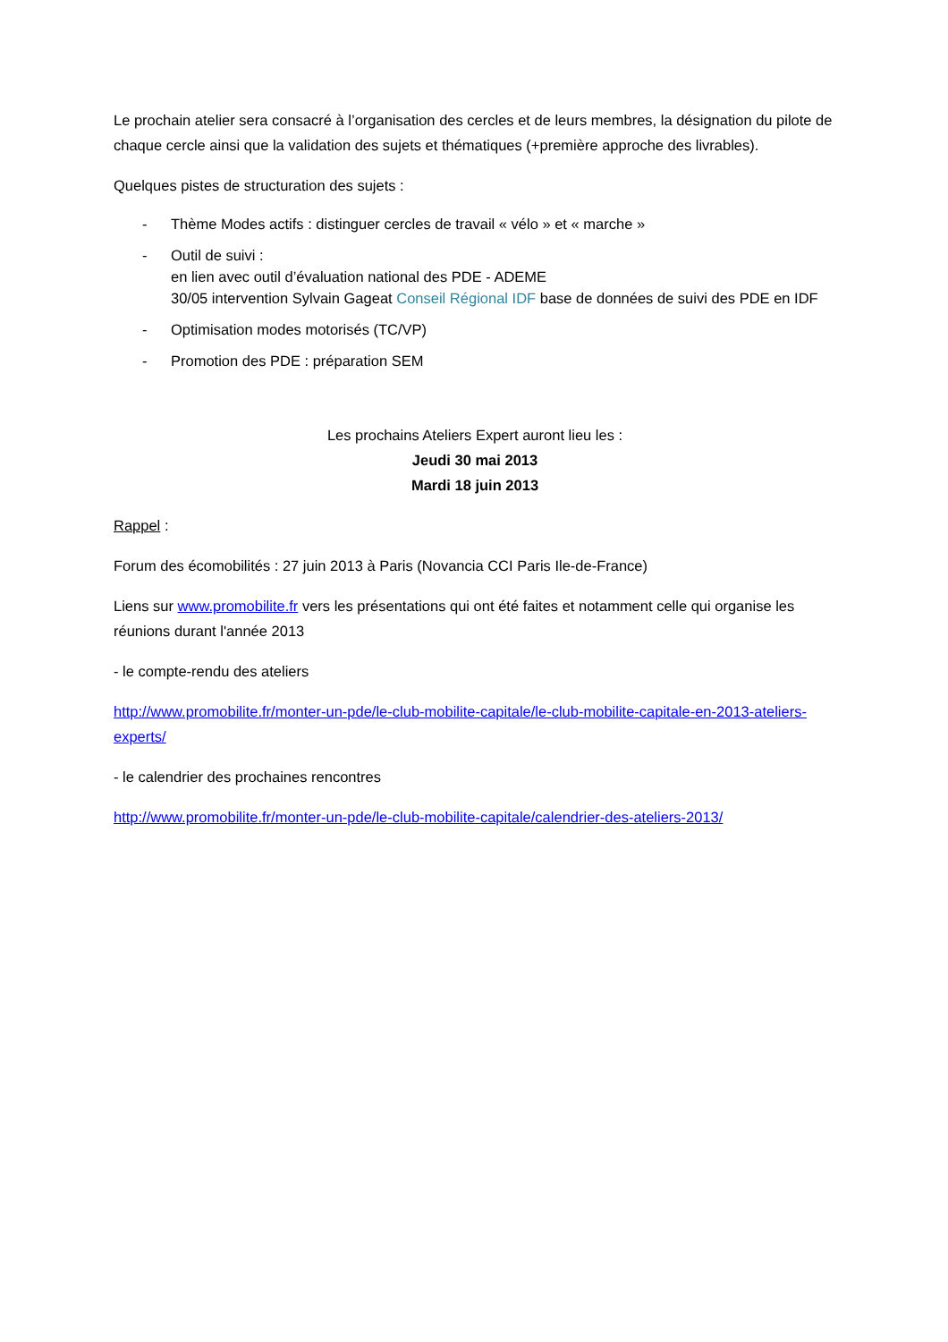Le prochain atelier sera consacré à l’organisation des cercles et de leurs membres, la désignation du pilote de chaque cercle ainsi que la validation des sujets et thématiques (+première approche des livrables).
Quelques pistes de structuration des sujets :
- Thème Modes actifs : distinguer cercles de travail « vélo » et « marche »
- Outil de suivi :
en lien avec outil d’évaluation national des PDE - ADEME
30/05 intervention Sylvain Gageat Conseil Régional IDF base de données de suivi des PDE en IDF
- Optimisation modes motorisés (TC/VP)
- Promotion des PDE : préparation SEM
Les prochains Ateliers Expert auront lieu les :
Jeudi 30 mai 2013
Mardi 18 juin 2013
Rappel :
Forum des écomobilités : 27 juin 2013 à Paris (Novancia CCI Paris Ile-de-France)
Liens sur www.promobilite.fr vers les présentations qui ont été faites et notamment celle qui organise les réunions durant l'année 2013
- le compte-rendu des ateliers
http://www.promobilite.fr/monter-un-pde/le-club-mobilite-capitale/le-club-mobilite-capitale-en-2013-ateliers-experts/
- le calendrier des prochaines rencontres
http://www.promobilite.fr/monter-un-pde/le-club-mobilite-capitale/calendrier-des-ateliers-2013/